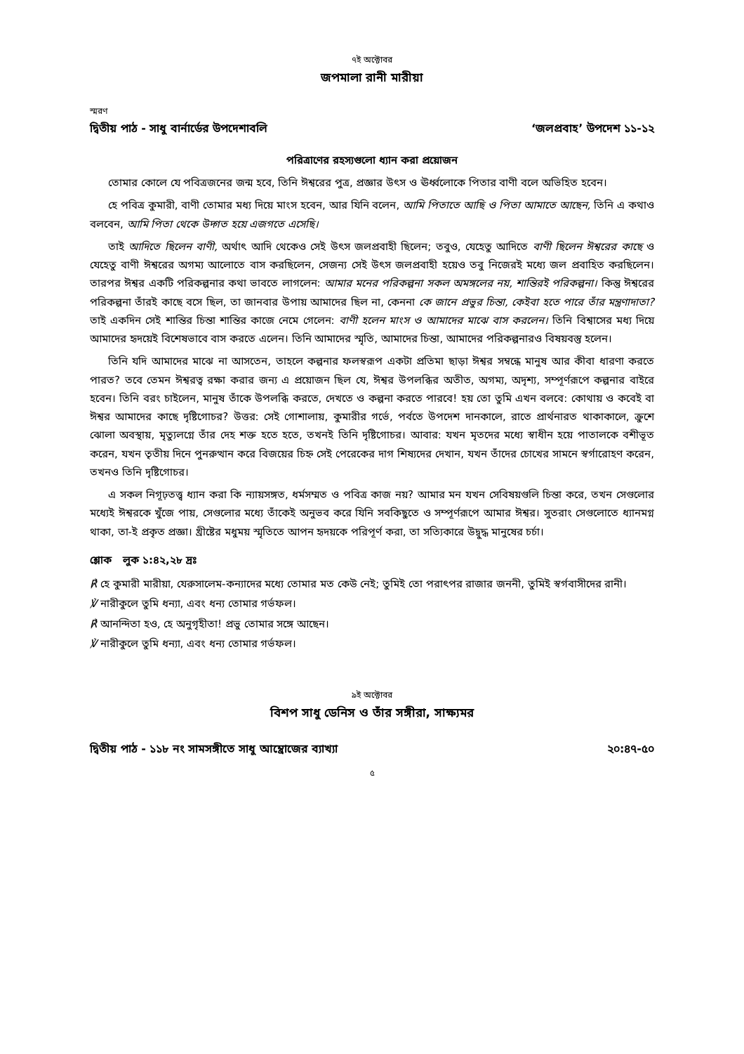৭ই অক্টোবর
জপমালা রানী মারীয়া
স্মরণ
দ্বিতীয় পাঠ - সাধু বার্নার্ডের উপদেশাবলি ‘জলপ্রবাহ’ উপদেশ ১১-১২
পরিত্রাণের রহস্যগুলো ধ্যান করা প্রয়োজন
তোমার কোলে যে পবিত্রজনের জন্ম হবে, তিনি ঈশ্বরের পুত্র, প্রজ্ঞার উৎস ও ঊর্ধ্বলোকে পিতার বাণী বলে অভিহিত হবেন।
হে পবিত্র কুমারী, বাণী তোমার মধ্য দিয়ে মাংস হবেন, আর যিনি বলেন, আমি পিতাতে আছি ও পিতা আমাতে আছেন, তিনি এ কথাও বলবেন, আমি পিতা থেকে উদ্গত হয়ে এজগতে এসেছি।
তাই আদিতে ছিলেন বাণী, অর্থাৎ আদি থেকেও সেই উৎস জলপ্রবাহী ছিলেন; তবুও, যেহেতু আদিতে বাণী ছিলেন ঈশ্বরের কাছে ও যেহেতু বাণী ঈশ্বরের অগম্য আলোতে বাস করছিলেন, সেজন্য সেই উৎস জলপ্রবাহী হয়েও তবু নিজেরই মধ্যে জল প্রবাহিত করছিলেন। তারপর ঈশ্বর একটি পরিকল্পনার কথা ভাবতে লাগলেন: আমার মনের পরিকল্পনা সকল অমঙ্গলের নয়, শান্তিরই পরিকল্পনা। কিন্তু ঈশ্বরের পরিকল্পনা তাঁরই কাছে বসে ছিল, তা জানবার উপায় আমাদের ছিল না, কেননা কে জানে প্রভুর চিন্তা, কেইবা হতে পারে তাঁর মন্ত্রণাদাতা? তাই একদিন সেই শান্তির চিন্তা শান্তির কাজে নেমে গেলেন: বাণী হলেন মাংস ও আমাদের মাঝে বাস করলেন। তিনি বিশ্বাসের মধ্য দিয়ে আমাদের হৃদয়েই বিশেষভাবে বাস করতে এলেন। তিনি আমাদের স্মৃতি, আমাদের চিন্তা, আমাদের পরিকল্পনারও বিষয়বস্তু হলেন।
তিনি যদি আমাদের মাঝে না আসতেন, তাহলে কল্পনার ফলস্বরূপ একটা প্রতিমা ছাড়া ঈশ্বর সম্বন্ধে মানুষ আর কীবা ধারণা করতে পারত? তবে তেমন ঈশ্বরত্ব রক্ষা করার জন্য এ প্রয়োজন ছিল যে, ঈশ্বর উপলব্ধির অতীত, অগম্য, অদৃশ্য, সম্পূর্ণরূপে কল্পনার বাইরে হবেন। তিনি বরং চাইলেন, মানুষ তাঁকে উপলব্ধি করতে, দেখতে ও কল্পনা করতে পারবে! হয় তো তুমি এখন বলবে: কোথায় ও কবেই বা ঈশ্বর আমাদের কাছে দৃষ্টিগোচর? উত্তর: সেই গোশালায়, কুমারীর গর্ভে, পর্বতে উপদেশ দানকালে, রাতে প্রার্থনারত থাকাকালে, ক্রুশে ঝোলা অবস্থায়, মৃত্যুলগ্নে তাঁর দেহ শক্ত হতে হতে, তখনই তিনি দৃষ্টিগোচর। আবার: যখন মৃতদের মধ্যে স্বাধীন হয়ে পাতালকে বশীভূত করেন, যখন তৃতীয় দিনে পুনরুত্থান করে বিজয়ের চিহ্ন সেই পেরেকের দাগ শিষ্যদের দেখান, যখন তাঁদের চোখের সামনে স্বর্গারোহণ করেন, তখনও তিনি দৃষ্টিগোচর।
এ সকল নিগূঢ়তত্ত্ব ধ্যান করা কি ন্যায়সঙ্গত, ধর্মসম্মত ও পবিত্র কাজ নয়? আমার মন যখন সেবিষয়গুলি চিন্তা করে, তখন সেগুলোর মধ্যেই ঈশ্বরকে খুঁজে পায়, সেগুলোর মধ্যে তাঁকেই অনুভব করে যিনি সবকিছুতে ও সম্পূর্ণরূপে আমার ঈশ্বর। সুতরাং সেগুলোতে ধ্যানমগ্ন থাকা, তা-ই প্রকৃত প্রজ্ঞা। খ্রীষ্টের মধুময় স্মৃতিতে আপন হৃদয়কে পরিপূর্ণ করা, তা সত্যিকারে উদ্বুদ্ধ মানুষের চর্চা।
শ্লোক লুক ১:৪২,২৮ দ্রঃ
℟ হে কুমারী মারীয়া, যেরুসালেম-কন্যাদের মধ্যে তোমার মত কেউ নেই; তুমিই তো পরাৎপর রাজার জননী, তুমিই স্বর্গবাসীদের রানী।
℣ নারীকুলে তুমি ধন্যা, এবং ধন্য তোমার গর্ভফল।
℟ আনন্দিতা হও, হে অনুগৃহীতা! প্রভু তোমার সঙ্গে আছেন।
℣ নারীকুলে তুমি ধন্যা, এবং ধন্য তোমার গর্ভফল।
৯ই অক্টোবর
বিশপ সাধু ডেনিস ও তাঁর সঙ্গীরা, সাক্ষ্যমর
দ্বিতীয় পাঠ - ১১৮ নং সামসঙ্গীতে সাধু আম্ব্রোজের ব্যাখ্যা ২০:৪৭-৫০
৫